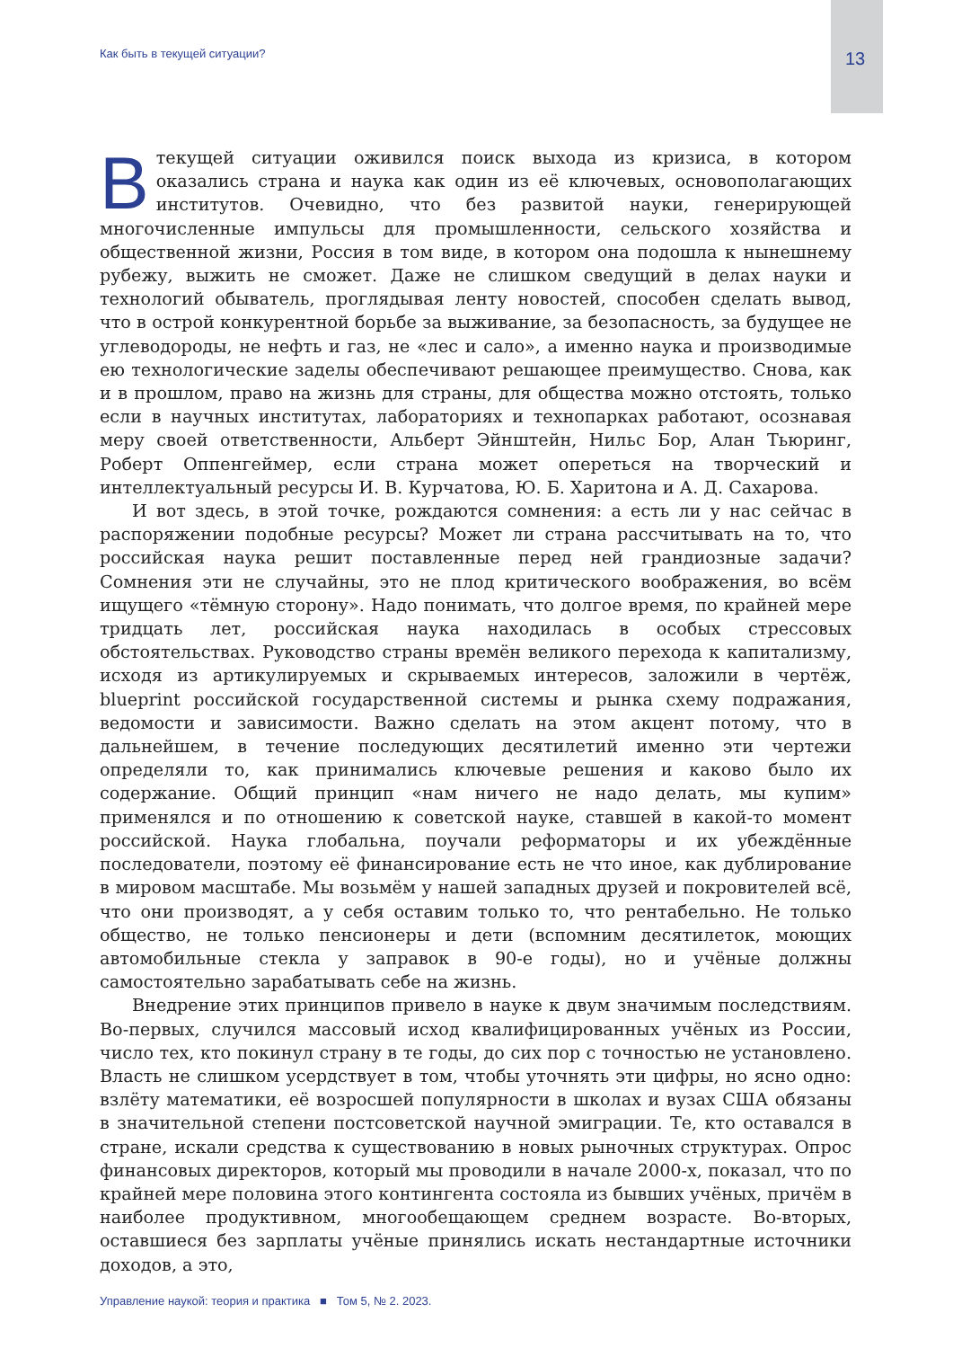Как быть в текущей ситуации? 13
Втекущей ситуации оживился поиск выхода из кризиса, в котором оказались страна и наука как один из её ключевых, основополагающих институтов. Очевидно, что без развитой науки, генерирующей многочисленные импульсы для промышленности, сельского хозяйства и общественной жизни, Россия в том виде, в котором она подошла к нынешнему рубежу, выжить не сможет. Даже не слишком сведущий в делах науки и технологий обыватель, проглядывая ленту новостей, способен сделать вывод, что в острой конкурентной борьбе за выживание, за безопасность, за будущее не углеводороды, не нефть и газ, не «лес и сало», а именно наука и производимые ею технологические заделы обеспечивают решающее преимущество. Снова, как и в прошлом, право на жизнь для страны, для общества можно отстоять, только если в научных институтах, лабораториях и технопарках работают, осознавая меру своей ответственности, Альберт Эйнштейн, Нильс Бор, Алан Тьюринг, Роберт Оппенгеймер, если страна может опереться на творческий и интеллектуальный ресурсы И. В. Курчатова, Ю. Б. Харитона и А. Д. Сахарова.
И вот здесь, в этой точке, рождаются сомнения: а есть ли у нас сейчас в распоряжении подобные ресурсы? Может ли страна рассчитывать на то, что российская наука решит поставленные перед ней грандиозные задачи? Сомнения эти не случайны, это не плод критического воображения, во всём ищущего «тёмную сторону». Надо понимать, что долгое время, по крайней мере тридцать лет, российская наука находилась в особых стрессовых обстоятельствах. Руководство страны времён великого перехода к капитализму, исходя из артикулируемых и скрываемых интересов, заложили в чертёж, blueprint российской государственной системы и рынка схему подражания, ведомости и зависимости. Важно сделать на этом акцент потому, что в дальнейшем, в течение последующих десятилетий именно эти чертежи определяли то, как принимались ключевые решения и каково было их содержание. Общий принцип «нам ничего не надо делать, мы купим» применялся и по отношению к советской науке, ставшей в какой-то момент российской. Наука глобальна, поучали реформаторы и их убеждённые последователи, поэтому её финансирование есть не что иное, как дублирование в мировом масштабе. Мы возьмём у нашей западных друзей и покровителей всё, что они производят, а у себя оставим только то, что рентабельно. Не только общество, не только пенсионеры и дети (вспомним десятилеток, моющих автомобильные стекла у заправок в 90-е годы), но и учёные должны самостоятельно зарабатывать себе на жизнь.
Внедрение этих принципов привело в науке к двум значимым последствиям. Во-первых, случился массовый исход квалифицированных учёных из России, число тех, кто покинул страну в те годы, до сих пор с точностью не установлено. Власть не слишком усердствует в том, чтобы уточнять эти цифры, но ясно одно: взлёту математики, её возросшей популярности в школах и вузах США обязаны в значительной степени постсоветской научной эмиграции. Те, кто оставался в стране, искали средства к существованию в новых рыночных структурах. Опрос финансовых директоров, который мы проводили в начале 2000-х, показал, что по крайней мере половина этого контингента состояла из бывших учёных, причём в наиболее продуктивном, многообещающем среднем возрасте. Во-вторых, оставшиеся без зарплаты учёные принялись искать нестандартные источники доходов, а это,
Управление наукой: теория и практика ■ Том 5, № 2. 2023.